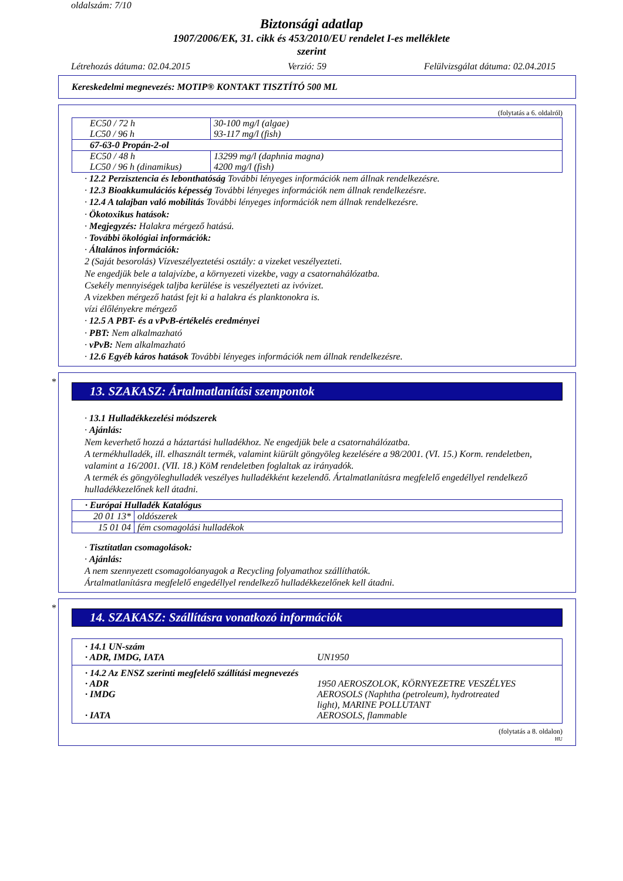oldalszám: 7/10
Biztonsági adatlap
1907/2006/EK, 31. cikk és 453/2010/EU rendelet I-es melléklete
szerint
Létrehozás dátuma: 02.04.2015 Verzió: 59 Felülvizsgálat dátuma: 02.04.2015
Kereskedelmi megnevezés: MOTIP® KONTAKT TISZTÍTÓ 500 ML
(folytatás a 6. oldalról)
| EC50 / 72 h LC50 / 96 h | 30-100 mg/l (algae) 93-117 mg/l (fish) |
| 67-63-0 Propán-2-ol | |
| EC50 / 48 h LC50 / 96 h (dinamikus) | 13299 mg/l (daphnia magna) 4200 mg/l (fish) |
· 12.2 Perzisztencia és lebonthatóság További lényeges információk nem állnak rendelkezésre.
· 12.3 Bioakkumulációs képesség További lényeges információk nem állnak rendelkezésre.
· 12.4 A talajban való mobilitás További lényeges információk nem állnak rendelkezésre.
· Ökotoxikus hatások:
· Megjegyzés: Halakra mérgező hatású.
· További ökológiai információk:
· Általános információk:
2 (Saját besorolás) Vízveszélyeztetési osztály: a vizeket veszélyezteti.
Ne engedjük bele a talajvízbe, a környezeti vizekbe, vagy a csatornahálózatba.
Csekély mennyiségek taljba kerülése is veszélyezteti az ivóvizet.
A vizekben mérgező hatást fejt ki a halakra és planktonokra is.
vízi élőlényekre mérgező
· 12.5 A PBT- és a vPvB-értékelés eredményei
· PBT: Nem alkalmazható
· vPvB: Nem alkalmazható
· 12.6 Egyéb káros hatások További lényeges információk nem állnak rendelkezésre.
*
13. SZAKASZ: Ártalmatlanítási szempontok
· 13.1 Hulladékkezelési módszerek
· Ajánlás:
Nem keverhető hozzá a háztartási hulladékhoz. Ne engedjük bele a csatornahálózatba.
A termékhulladék, ill. elhasznált termék, valamint kiürült göngyöleg kezelésére a 98/2001. (VI. 15.) Korm. rendeletben, valamint a 16/2001. (VII. 18.) KöM rendeletben foglaltak az irányadók.
A termék és göngyöleghulladék veszélyes hulladékként kezelendő. Ártalmatlanításra megfelelő engedéllyel rendelkező hulladékkezelőnek kell átadni.
| · Európai Hulladék Katalógus | |
| 20 01 13* | oldószerek |
| 15 01 04 | fém csomagolási hulladékok |
· Tisztítatlan csomagolások:
· Ajánlás:
A nem szennyezett csomagolóanyagok a Recycling folyamathoz szállíthatók.
Ártalmatlanításra megfelelő engedéllyel rendelkező hulladékkezelőnek kell átadni.
*
14. SZAKASZ: Szállításra vonatkozó információk
| · 14.1 UN-szám · ADR, IMDG, IATA UN1950 |
| · 14.2 Az ENSZ szerinti megfelelő szállítási megnevezés · ADR 1950 AEROSZOLOK, KÖRNYEZETRE VESZÉLYES · IMDG AEROSOLS (Naphtha (petroleum), hydrotreated light), MARINE POLLUTANT · IATA AEROSOLS, flammable |
(folytatás a 8. oldalon)
HU